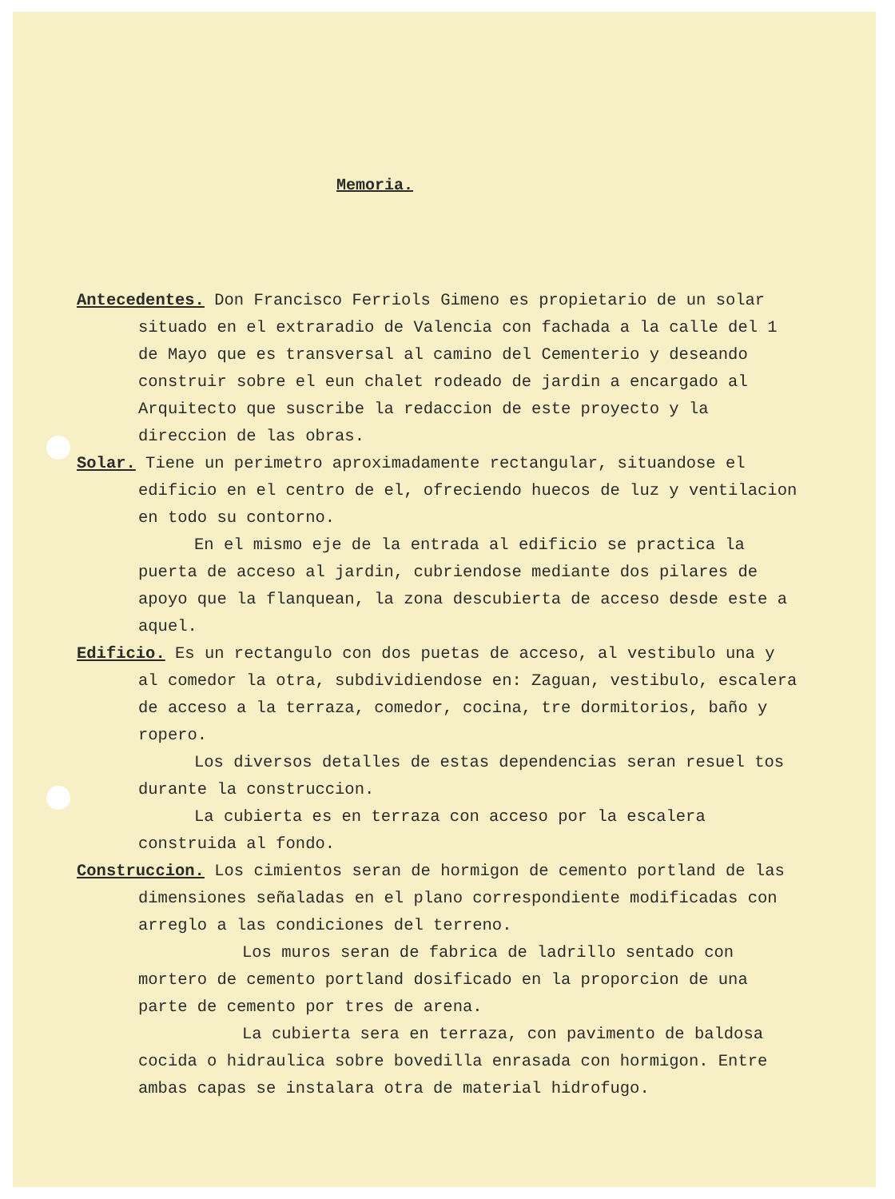Memoria.
Antecedentes. Don Francisco Ferriols Gimeno es propietario de un solar situado en el extraradio de Valencia con fachada a la calle del 1 de Mayo que es transversal al camino del Cementerio y deseando construir sobre el eun chalet rodeado de jardin a encargado al Arquitecto que suscribe la redaccion de este proyecto y la direccion de las obras.
Solar. Tiene un perimetro aproximadamente rectangular, situandose el edificio en el centro de el, ofreciendo huecos de luz y ventilacion en todo su contorno.
En el mismo eje de la entrada al edificio se practica la puerta de acceso al jardin, cubriendose mediante dos pilares de apoyo que la flanquean, la zona descubierta de acceso desde este a aquel.
Edificio. Es un rectangulo con dos puetas de acceso, al vestibulo una y al comedor la otra, subdividiendose en: Zaguan, vestibulo, escalera de acceso a la terraza, comedor, cocina, tre dormitorios, baño y ropero.
Los diversos detalles de estas dependencias seran resuel tos durante la construccion.
La cubierta es en terraza con acceso por la escalera construida al fondo.
Construccion. Los cimientos seran de hormigon de cemento portland de las dimensiones señaladas en el plano correspondiente modificadas con arreglo a las condiciones del terreno.
Los muros seran de fabrica de ladrillo sentado con mortero de cemento portland dosificado en la proporcion de una parte de cemento por tres de arena.
La cubierta sera en terraza, con pavimento de baldosa cocida o hidraulica sobre bovedilla enrasada con hormigon. Entre ambas capas se instalara otra de material hidrofugo.